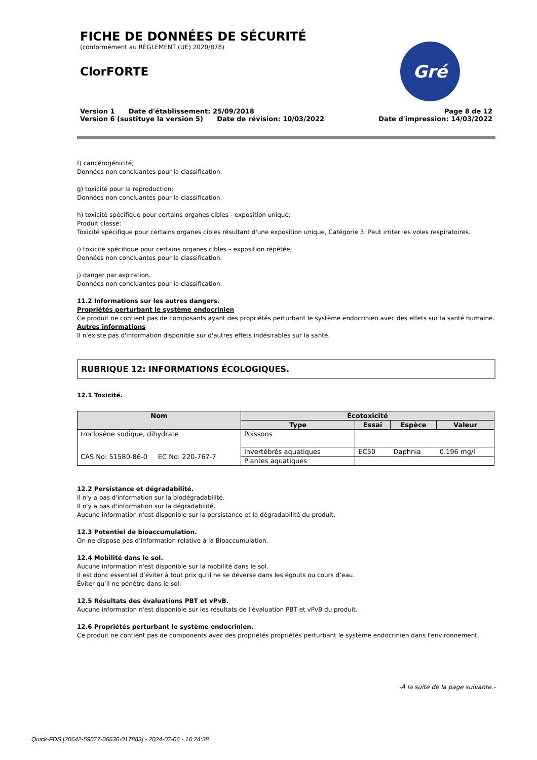FICHE DE DONNÉES DE SÉCURITÉ
(conformément au RÈGLEMENT (UE) 2020/878)
ClorFORTE
Gré
Version 1 Date d'établissement: 25/09/2018
Version 6 (sustituye la version 5) Date de révision: 10/03/2022
Page 8 de 12
Date d'impression: 14/03/2022
f) cancérogénicité;
Données non concluantes pour la classification.
g) toxicité pour la reproduction;
Données non concluantes pour la classification.
h) toxicité spécifique pour certains organes cibles - exposition unique;
Produit classé:
Toxicité spécifique pour certains organes cibles résultant d'une exposition unique, Catégorie 3: Peut irriter les voies respiratoires.
i) toxicité spécifique pour certains organes cibles – exposition répétée;
Données non concluantes pour la classification.
j) danger par aspiration.
Données non concluantes pour la classification.
11.2 Informations sur les autres dangers.
Propriétés perturbant le système endocrinien
Ce produit ne contient pas de composants ayant des propriétés perturbant le système endocrinien avec des effets sur la santé humaine.
Autres informations
Il n'existe pas d'information disponible sur d'autres effets indésirables sur la santé.
RUBRIQUE 12: INFORMATIONS ÉCOLOGIQUES.
12.1 Toxicité.
| Nom | Écotoxicité | | | |
| --- | --- | --- | --- | --- |
| | Type | Essai | Espèce | Valeur |
| troclosène sodique, dihydrate CAS No: 51580-86-0 EC No: 220-767-7 | Poissons | | | |
| | Invertébrés aquatiques | EC50 | Daphnia | 0.196 mg/l |
| | Plantes aquatiques | | | |
12.2 Persistance et dégradabilité.
Il n'y a pas d'information sur la biodégradabilité.
Il n'y a pas d'information sur la dégradabilité.
Aucune information n'est disponible sur la persistance et la dégradabilité du produit.
12.3 Potentiel de bioaccumulation.
On ne dispose pas d’information relative à la Bioaccumulation.
12.4 Mobilité dans le sol.
Aucune information n'est disponible sur la mobilité dans le sol.
Il est donc essentiel d’éviter à tout prix qu’il ne se déverse dans les égouts ou cours d’eau.
Éviter qu’il ne pénètre dans le sol.
12.5 Résultats des évaluations PBT et vPvB.
Aucune information n'est disponible sur les résultats de l'évaluation PBT et vPvB du produit.
12.6 Propriétés perturbant le système endocrinien.
Ce produit ne contient pas de components avec des propriétés propriétés perturbant le système endocrinien dans l'environnement.
-À la suite de la page suivante.-
Quick-FDS [20642-59077-06636-017883] - 2024-07-06 - 16:24:38